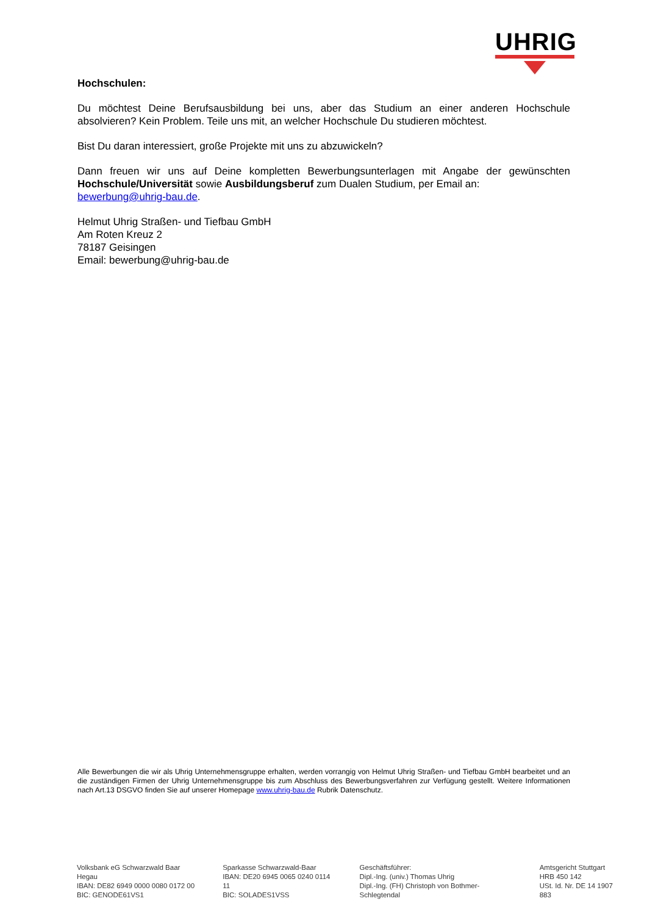UHRIG
Hochschulen:
Du möchtest Deine Berufsausbildung bei uns, aber das Studium an einer anderen Hochschule absolvieren? Kein Problem. Teile uns mit, an welcher Hochschule Du studieren möchtest.
Bist Du daran interessiert, große Projekte mit uns zu abzuwickeln?
Dann freuen wir uns auf Deine kompletten Bewerbungsunterlagen mit Angabe der gewünschten Hochschule/Universität sowie Ausbildungsberuf zum Dualen Studium, per Email an:
bewerbung@uhrig-bau.de.
Helmut Uhrig Straßen- und Tiefbau GmbH
Am Roten Kreuz 2
78187 Geisingen
Email: bewerbung@uhrig-bau.de
Alle Bewerbungen die wir als Uhrig Unternehmensgruppe erhalten, werden vorrangig von Helmut Uhrig Straßen- und Tiefbau GmbH bearbeitet und an die zuständigen Firmen der Uhrig Unternehmensgruppe bis zum Abschluss des Bewerbungsverfahren zur Verfügung gestellt. Weitere Informationen nach Art.13 DSGVO finden Sie auf unserer Homepage www.uhrig-bau.de Rubrik Datenschutz.
Volksbank eG Schwarzwald Baar Hegau
IBAN: DE82 6949 0000 0080 0172 00
BIC: GENODE61VS1
Sparkasse Schwarzwald-Baar
IBAN: DE20 6945 0065 0240 0114 11
BIC: SOLADES1VSS
Geschäftsführer:
Dipl.-Ing. (univ.) Thomas Uhrig
Dipl.-Ing. (FH) Christoph von Bothmer-Schlegtendal
Amtsgericht Stuttgart
HRB 450 142
USt. Id. Nr. DE 14 1907 883